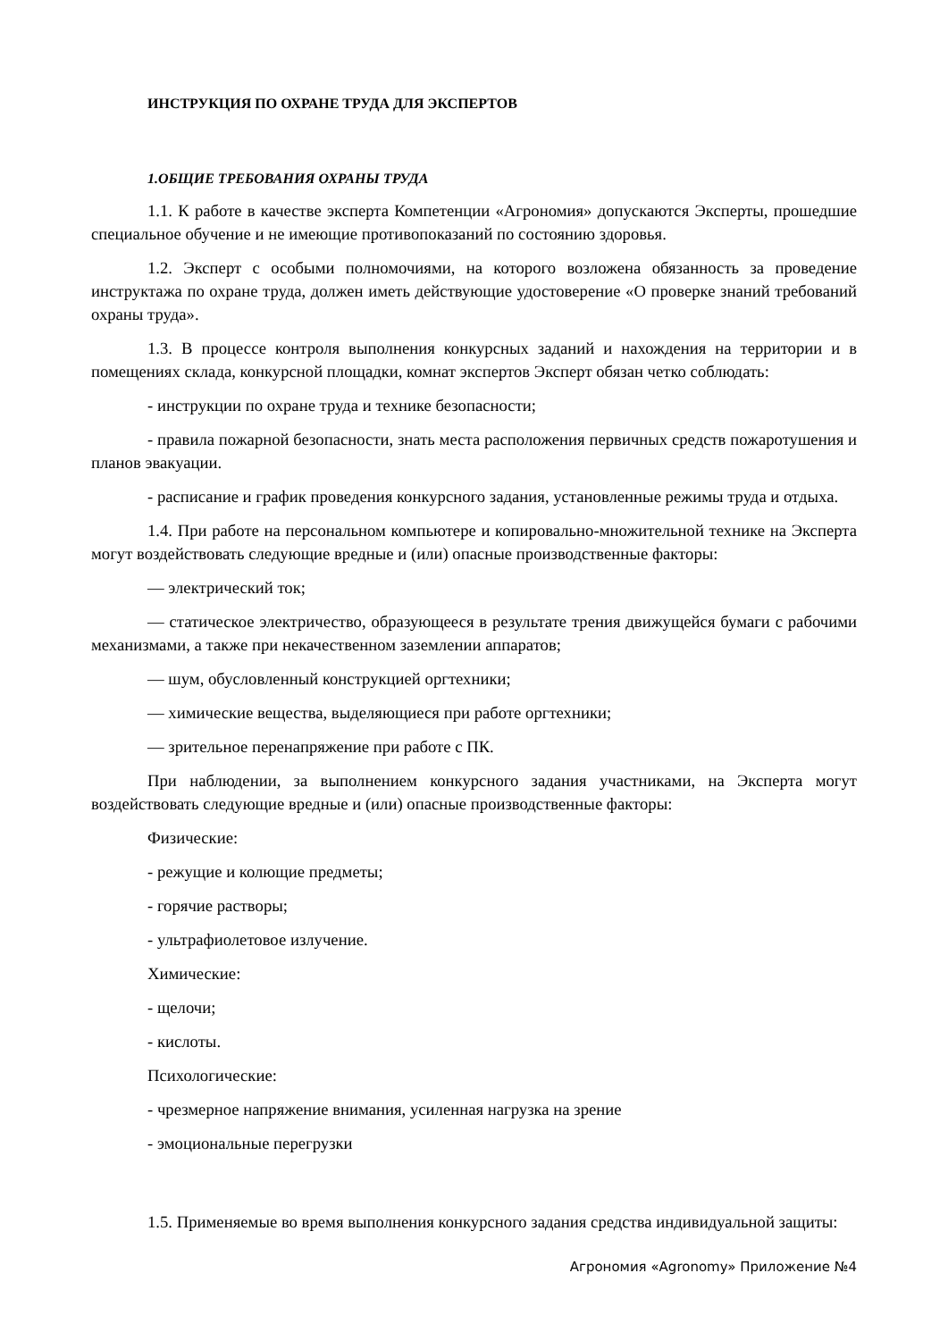ИНСТРУКЦИЯ ПО ОХРАНЕ ТРУДА ДЛЯ ЭКСПЕРТОВ
1.ОБЩИЕ ТРЕБОВАНИЯ ОХРАНЫ ТРУДА
1.1. К работе в качестве эксперта Компетенции «Агрономия» допускаются Эксперты, прошедшие специальное обучение и не имеющие противопоказаний по состоянию здоровья.
1.2. Эксперт с особыми полномочиями, на которого возложена обязанность за проведение инструктажа по охране труда, должен иметь действующие удостоверение «О проверке знаний требований охраны труда».
1.3. В процессе контроля выполнения конкурсных заданий и нахождения на территории и в помещениях склада, конкурсной площадки, комнат экспертов Эксперт обязан четко соблюдать:
- инструкции по охране труда и технике безопасности;
- правила пожарной безопасности, знать места расположения первичных средств пожаротушения и планов эвакуации.
- расписание и график проведения конкурсного задания, установленные режимы труда и отдыха.
1.4. При работе на персональном компьютере и копировально-множительной технике на Эксперта могут воздействовать следующие вредные и (или) опасные производственные факторы:
— электрический ток;
— статическое электричество, образующееся в результате трения движущейся бумаги с рабочими механизмами, а также при некачественном заземлении аппаратов;
— шум, обусловленный конструкцией оргтехники;
— химические вещества, выделяющиеся при работе оргтехники;
— зрительное перенапряжение при работе с ПК.
При наблюдении, за выполнением конкурсного задания участниками, на Эксперта могут воздействовать следующие вредные и (или) опасные производственные факторы:
Физические:
- режущие и колющие предметы;
- горячие растворы;
- ультрафиолетовое излучение.
Химические:
- щелочи;
- кислоты.
Психологические:
- чрезмерное напряжение внимания, усиленная нагрузка на зрение
- эмоциональные перегрузки
1.5. Применяемые во время выполнения конкурсного задания средства индивидуальной защиты:
Агрономия «Agronomy» Приложение №4